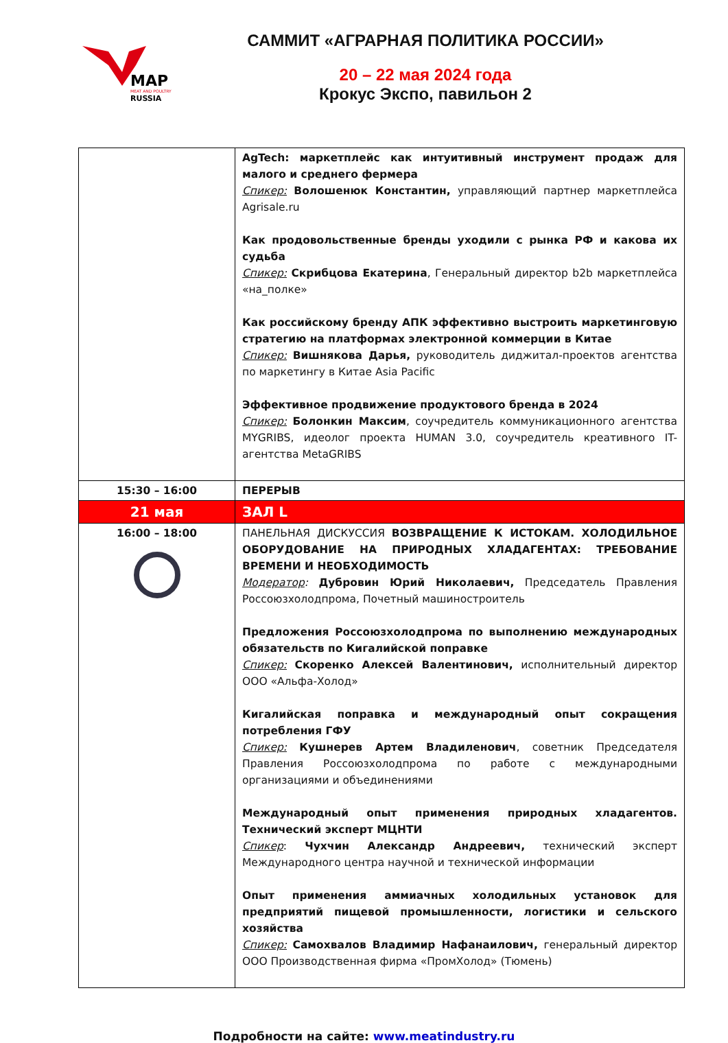MAP
MEAT AND POULTRY
RUSSIA
САММИТ «АГРАРНАЯ ПОЛИТИКА РОССИИ»
20 – 22 мая 2024 года
Крокус Экспо, павильон 2
| | AgTech: маркетплейс как интуитивный инструмент продаж для малого и среднего фермера Спикер: Волошенюк Константин, управляющий партнер маркетплейса Agrisale.ru Как продовольственные бренды уходили с рынка РФ и какова их судьба Спикер: Скрибцова Екатерина , Генеральный директор b2b маркетплейса «на_полке» Как российскому бренду АПК эффективно выстроить маркетинговую стратегию на платформах электронной коммерции в Китае Спикер: Вишнякова Дарья, руководитель диджитал-проектов агентства по маркетингу в Китае Asia Pacific Эффективное продвижение продуктового бренда в 2024 Спикер: Болонкин Максим , соучредитель коммуникационного агентства MYGRIBS, идеолог проекта HUMAN 3.0, соучредитель креативного IT- агентства MetaGRIBS |
| 15:30 – 16:00 | ПЕРЕРЫВ |
| 21 мая | ЗАЛ L |
| 16:00 – 18:00 | ПАНЕЛЬНАЯ ДИСКУССИЯ ВОЗВРАЩЕНИЕ К ИСТОКАМ. ХОЛОДИЛЬНОЕ ОБОРУДОВАНИЕ НА ПРИРОДНЫХ ХЛАДАГЕНТАХ: ТРЕБОВАНИЕ ВРЕМЕНИ И НЕОБХОДИМОСТЬ Модератор : Дубровин Юрий Николаевич, Председатель Правления Россоюзхолодпрома, Почетный машиностроитель Предложения Россоюзхолодпрома по выполнению международных обязательств по Кигалийской поправке Спикер: Скоренко Алексей Валентинович, исполнительный директор ООО «Альфа-Холод» Кигалийская поправка и международный опыт сокращения потребления ГФУ Спикер: Кушнерев Артем Владиленович , советник Председателя Правления Россоюзхолодпрома по работе с международными организациями и объединениями Международный опыт применения природных хладагентов. Технический эксперт МЦНТИ Спикер : Чухчин Александр Андреевич, технический эксперт Международного центра научной и технической информации Опыт применения аммиачных холодильных установок для предприятий пищевой промышленности, логистики и сельского хозяйства Спикер: Самохвалов Владимир Нафанаилович, генеральный директор ООО Производственная фирма «ПромХолод» (Тюмень) |
Подробности на сайте: www.meatindustry.ru